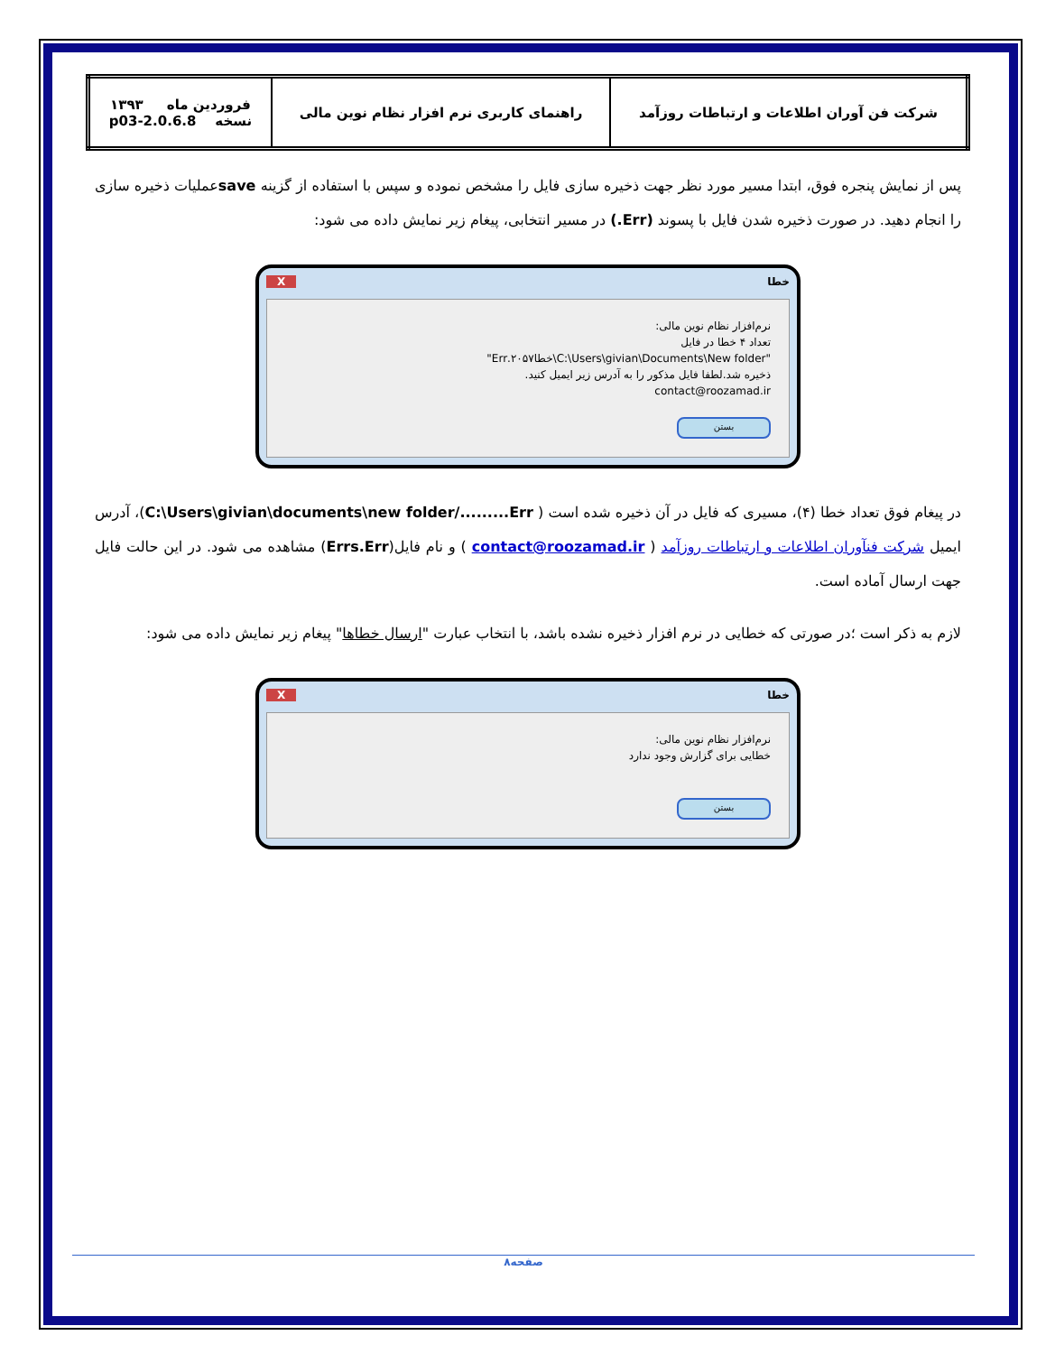| شرکت فن آوران اطلاعات و ارتباطات روزآمد | راهنمای کاربری نرم افزار نظام نوین مالی | فروردین ماه ۱۳۹۳ نسخه 2.0.6.8-p03 |
پس از نمایش پنجره فوق، ابتدا مسیر مورد نظر جهت ذخیره سازی فایل را مشخص نموده و سپس با استفاده از گزینه saveعملیات ذخیره سازی را انجام دهید. در صورت ذخیره شدن فایل با پسوند (Err.) در مسیر انتخابی، پیغام زیر نمایش داده می شود:
خطا X
نرم‌افزار نظام نوین مالی:
تعداد ۴ خطا در فایل
"C:\Users\givian\Documents\New folder\خطا۲۰۵۷.Err"
ذخیره شد.لطفا فایل مذکور را به آدرس زیر ایمیل کنید.
contact@roozamad.ir
بستن
در پیغام فوق تعداد خطا (۴)، مسیری که فایل در آن ذخیره شده است ( C:\Users\givian\documents\new folder/.........Err)، آدرس ایمیل شرکت فنآوران اطلاعات و ارتباطات روزآمد ( contact@roozamad.ir ) و نام فایل(Errs.Err) مشاهده می شود. در این حالت فایل جهت ارسال آماده است.
لازم به ذکر است ؛در صورتی که خطایی در نرم افزار ذخیره نشده باشد، با انتخاب عبارت "ارسال خطاها" پیغام زیر نمایش داده می شود:
خطا X
نرم‌افزار نظام نوین مالی:
خطایی برای گزارش وجود ندارد
بستن
صفحه۸